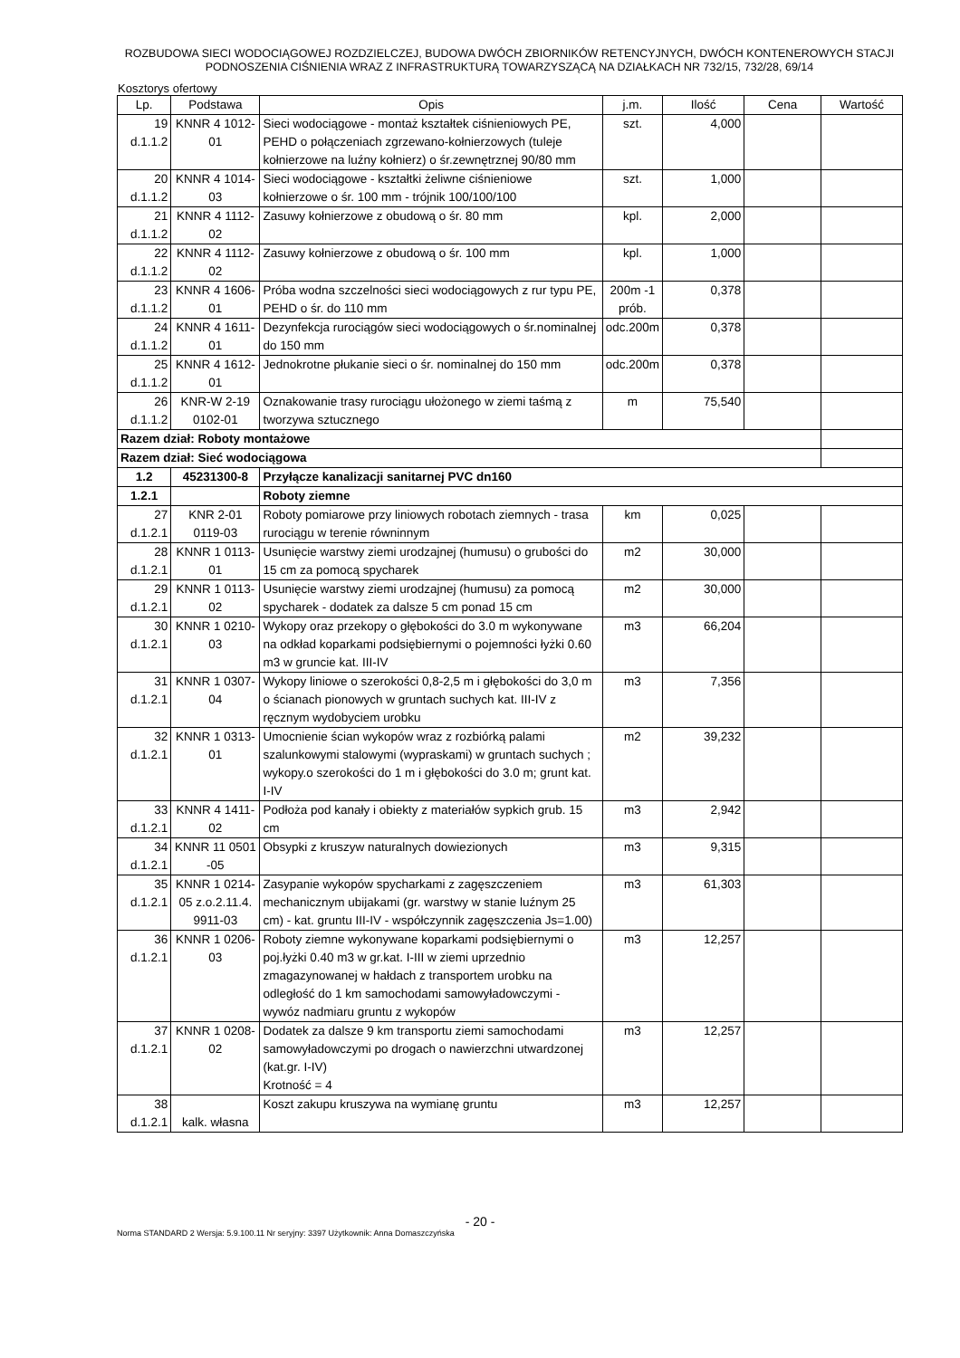ROZBUDOWA SIECI WODOCIĄGOWEJ ROZDZIELCZEJ, BUDOWA DWÓCH ZBIORNIKÓW RETENCYJNYCH, DWÓCH KONTENEROWYCH STACJI PODNOSZENIA CIŚNIENIA WRAZ Z INFRASTRUKTURĄ TOWARZYSZĄCĄ NA DZIAŁKACH NR 732/15, 732/28, 69/14
Kosztorys ofertowy
| Lp. | Podstawa | Opis | j.m. | Ilość | Cena | Wartość |
| --- | --- | --- | --- | --- | --- | --- |
| 19 d.1.1.2 | KNNR 4 1012-01 | Sieci wodociągowe - montaż kształtek ciśnieniowych PE, PEHD o połączeniach zgrzewano-kołnierzowych (tuleje kołnierzowe na luźny kołnierz) o śr.zewnętrznej 90/80 mm | szt. | 4,000 | | |
| 20 d.1.1.2 | KNNR 4 1014-03 | Sieci wodociągowe - kształtki żeliwne ciśnieniowe kołnierzowe o śr. 100 mm - trójnik 100/100/100 | szt. | 1,000 | | |
| 21 d.1.1.2 | KNNR 4 1112-02 | Zasuwy kołnierzowe z obudową o śr. 80 mm | kpl. | 2,000 | | |
| 22 d.1.1.2 | KNNR 4 1112-02 | Zasuwy kołnierzowe z obudową o śr. 100 mm | kpl. | 1,000 | | |
| 23 d.1.1.2 | KNNR 4 1606-01 | Próba wodna szczelności sieci wodociągowych z rur typu PE, PEHD o śr. do 110 mm | 200m -1 prób. | 0,378 | | |
| 24 d.1.1.2 | KNNR 4 1611-01 | Dezynfekcja rurociągów sieci wodociągowych o śr.nominalnej do 150 mm | odc.200m | 0,378 | | |
| 25 d.1.1.2 | KNNR 4 1612-01 | Jednokrotne płukanie sieci o śr. nominalnej do 150 mm | odc.200m | 0,378 | | |
| 26 d.1.1.2 | KNR-W 2-19 0102-01 | Oznakowanie trasy rurociągu ułożonego w ziemi taśmą z tworzywa sztucznego | m | 75,540 | | |
| Razem dział: Roboty montażowe | | | | | | |
| Razem dział: Sieć wodociągowa | | | | | | |
| 1.2 | 45231300-8 | Przyłącze kanalizacji sanitarnej PVC dn160 | | | | |
| 1.2.1 | | Roboty ziemne | | | | |
| 27 d.1.2.1 | KNR 2-01 0119-03 | Roboty pomiarowe przy liniowych robotach ziemnych - trasa rurociągu w terenie równinnym | km | 0,025 | | |
| 28 d.1.2.1 | KNNR 1 0113-01 | Usunięcie warstwy ziemi urodzajnej (humusu) o grubości do 15 cm za pomocą spycharek | m2 | 30,000 | | |
| 29 d.1.2.1 | KNNR 1 0113-02 | Usunięcie warstwy ziemi urodzajnej (humusu) za pomocą spycharek - dodatek za dalsze 5 cm ponad 15 cm | m2 | 30,000 | | |
| 30 d.1.2.1 | KNNR 1 0210-03 | Wykopy oraz przekopy o głębokości do 3.0 m wykonywane na odkład koparkami podsiębiernymi o pojemności łyżki 0.60 m3 w gruncie kat. III-IV | m3 | 66,204 | | |
| 31 d.1.2.1 | KNNR 1 0307-04 | Wykopy liniowe o szerokości 0,8-2,5 m i głębokości do 3,0 m o ścianach pionowych w gruntach suchych kat. III-IV z ręcznym wydobyciem urobku | m3 | 7,356 | | |
| 32 d.1.2.1 | KNNR 1 0313-01 | Umocnienie ścian wykopów wraz z rozbiórką palami szalunkowymi stalowymi (wypraskami) w gruntach suchych ; wykopy.o szerokości do 1 m i głębokości do 3.0 m; grunt kat. I-IV | m2 | 39,232 | | |
| 33 d.1.2.1 | KNNR 4 1411-02 | Podłoża pod kanały i obiekty z materiałów sypkich grub. 15 cm | m3 | 2,942 | | |
| 34 d.1.2.1 | KNNR 11 0501 -05 | Obsypki z kruszyw naturalnych dowiezionych | m3 | 9,315 | | |
| 35 d.1.2.1 | KNNR 1 0214-05 z.o.2.11.4. 9911-03 | Zasypanie wykopów spycharkami z zagęszczeniem mechanicznym ubijakami (gr. warstwy w stanie luźnym 25 cm) - kat. gruntu III-IV - współczynnik zagęszczenia Js=1.00) | m3 | 61,303 | | |
| 36 d.1.2.1 | KNNR 1 0206-03 | Roboty ziemne wykonywane koparkami podsiębiernymi o poj.łyżki 0.40 m3 w gr.kat. I-III w ziemi uprzednio zmagazynowanej w hałdach z transportem urobku na odległość do 1 km samochodami samowyładowczymi - wywóz nadmiaru gruntu z wykopów | m3 | 12,257 | | |
| 37 d.1.2.1 | KNNR 1 0208-02 | Dodatek za dalsze 9 km transportu ziemi samochodami samowyładowczymi po drogach o nawierzchni utwardzonej (kat.gr. I-IV) Krotność = 4 | m3 | 12,257 | | |
| 38 d.1.2.1 | kalk. własna | Koszt zakupu kruszywa na wymianę gruntu | m3 | 12,257 | | |
- 20 -
Norma STANDARD 2 Wersja: 5.9.100.11 Nr seryjny: 3397 Użytkownik: Anna Domaszczyńska